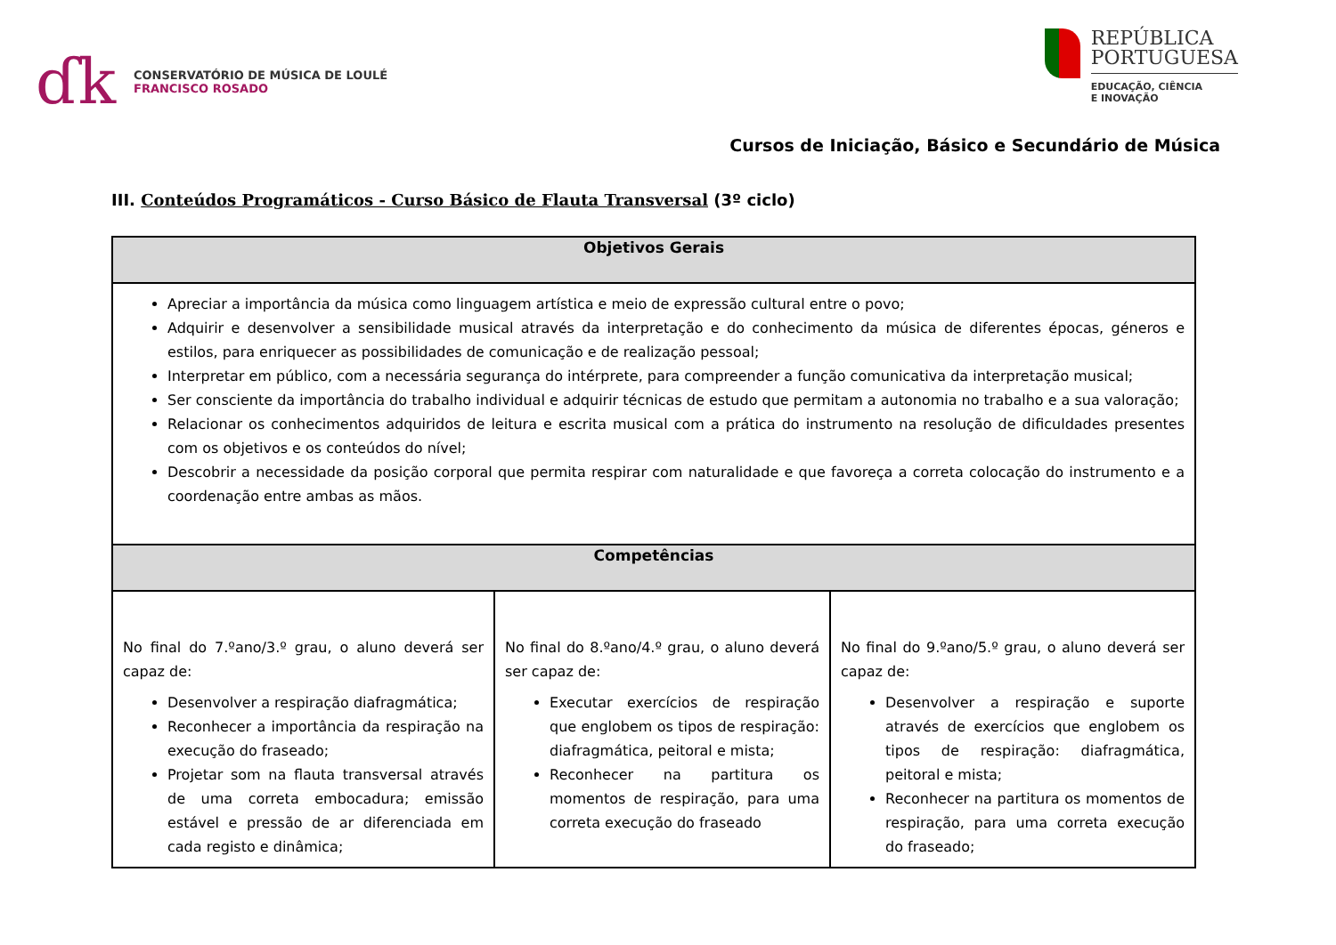ɗk
CONSERVATÓRIO DE MÚSICA DE LOULÉ
FRANCISCO ROSADO
REPÚBLICA
PORTUGUESA
EDUCAÇÃO, CIÊNCIA
E INOVAÇÃO
Cursos de Iniciação, Básico e Secundário de Música
III. Conteúdos Programáticos - Curso Básico de Flauta Transversal (3º ciclo)
| Objetivos Gerais | | |
| --- | --- | --- |
| Apreciar a importância da música como linguagem artística e meio de expressão cultural entre o povo; Adquirir e desenvolver a sensibilidade musical através da interpretação e do conhecimento da música de diferentes épocas, géneros e estilos, para enriquecer as possibilidades de comunicação e de realização pessoal; Interpretar em público, com a necessária segurança do intérprete, para compreender a função comunicativa da interpretação musical; Ser consciente da importância do trabalho individual e adquirir técnicas de estudo que permitam a autonomia no trabalho e a sua valoração; Relacionar os conhecimentos adquiridos de leitura e escrita musical com a prática do instrumento na resolução de dificuldades presentes com os objetivos e os conteúdos do nível; Descobrir a necessidade da posição corporal que permita respirar com naturalidade e que favoreça a correta colocação do instrumento e a coordenação entre ambas as mãos. | | |
| Competências | | |
| No final do 7.ºano/3.º grau, o aluno deverá ser capaz de: Desenvolver a respiração diafragmática; Reconhecer a importância da respiração na execução do fraseado; Projetar som na flauta transversal através de uma correta embocadura; emissão estável e pressão de ar diferenciada em cada registo e dinâmica; | No final do 8.ºano/4.º grau, o aluno deverá ser capaz de: Executar exercícios de respiração que englobem os tipos de respiração: diafragmática, peitoral e mista; Reconhecer na partitura os momentos de respiração, para uma correta execução do fraseado | No final do 9.ºano/5.º grau, o aluno deverá ser capaz de: Desenvolver a respiração e suporte através de exercícios que englobem os tipos de respiração: diafragmática, peitoral e mista; Reconhecer na partitura os momentos de respiração, para uma correta execução do fraseado; |